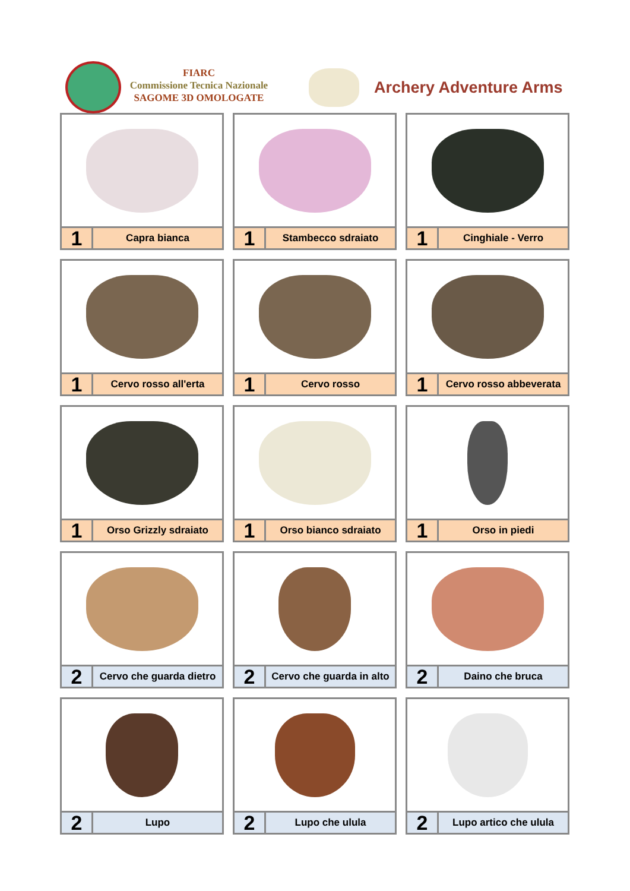FIARC
Commissione Tecnica Nazionale
SAGOME 3D OMOLOGATE
Archery Adventure Arms
1
Capra bianca
1
Stambecco sdraiato
1
Cinghiale - Verro
1
Cervo rosso all'erta
1
Cervo rosso
1
Cervo rosso abbeverata
1
Orso Grizzly sdraiato
1
Orso bianco sdraiato
1
Orso in piedi
2
Cervo che guarda dietro
2
Cervo che guarda in alto
2
Daino che bruca
2
Lupo
2
Lupo che ulula
2
Lupo artico che ulula